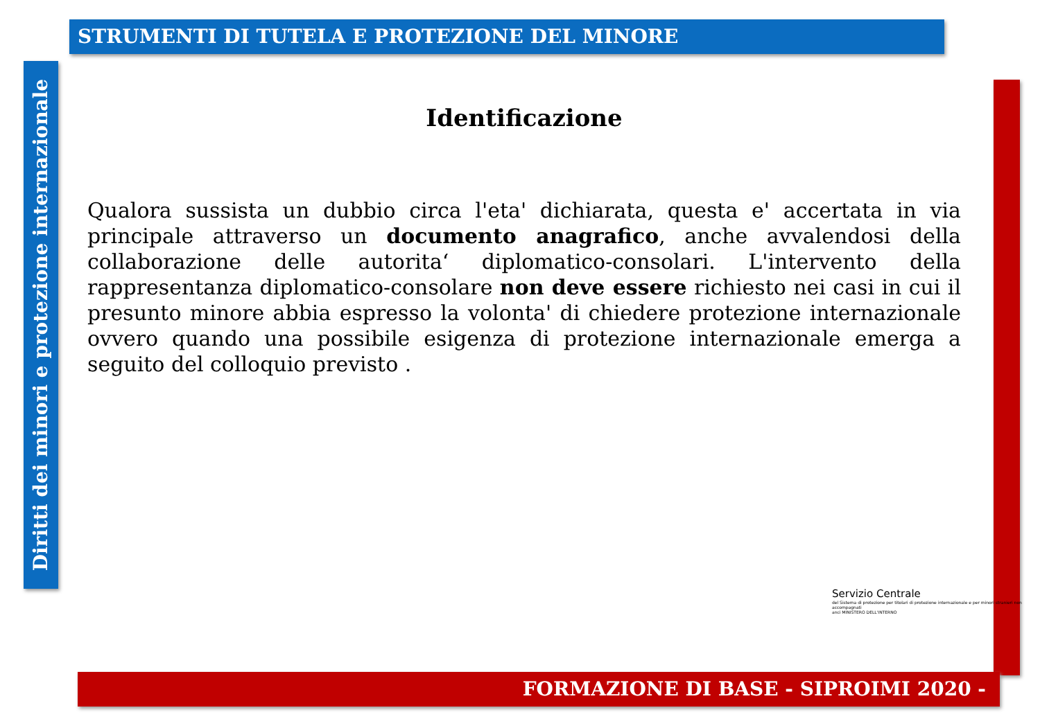STRUMENTI DI TUTELA E PROTEZIONE DEL MINORE
Diritti dei minori e protezione internazionale
Identificazione
Qualora sussista un dubbio circa l'eta' dichiarata, questa e' accertata in via principale attraverso un documento anagrafico, anche avvalendosi della collaborazione delle autorita‘ diplomatico-consolari. L'intervento della rappresentanza diplomatico-consolare non deve essere richiesto nei casi in cui il presunto minore abbia espresso la volonta' di chiedere protezione internazionale ovvero quando una possibile esigenza di protezione internazionale emerga a seguito del colloquio previsto .
Servizio Centrale
del Sistema di protezione per titolari di protezione internazionale e per minori stranieri non accompagnati
anci MINISTERO DELL'INTERNO
FORMAZIONE DI BASE - SIPROIMI 2020 -